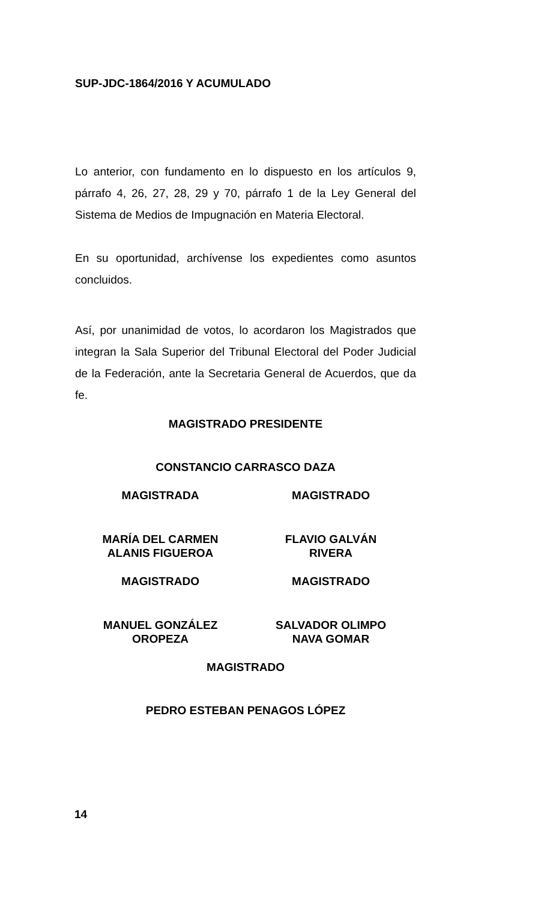SUP-JDC-1864/2016 Y ACUMULADO
Lo anterior, con fundamento en lo dispuesto en los artículos 9, párrafo 4, 26, 27, 28, 29 y 70, párrafo 1 de la Ley General del Sistema de Medios de Impugnación en Materia Electoral.
En su oportunidad, archívense los expedientes como asuntos concluidos.
Así, por unanimidad de votos, lo acordaron los Magistrados que integran la Sala Superior del Tribunal Electoral del Poder Judicial de la Federación, ante la Secretaria General de Acuerdos, que da fe.
MAGISTRADO PRESIDENTE
CONSTANCIO CARRASCO DAZA
MAGISTRADA MAGISTRADO
MARÍA DEL CARMEN
ALANIS FIGUEROA
FLAVIO GALVÁN
RIVERA
MAGISTRADO MAGISTRADO
MANUEL GONZÁLEZ
OROPEZA
SALVADOR OLIMPO
NAVA GOMAR
MAGISTRADO
PEDRO ESTEBAN PENAGOS LÓPEZ
14